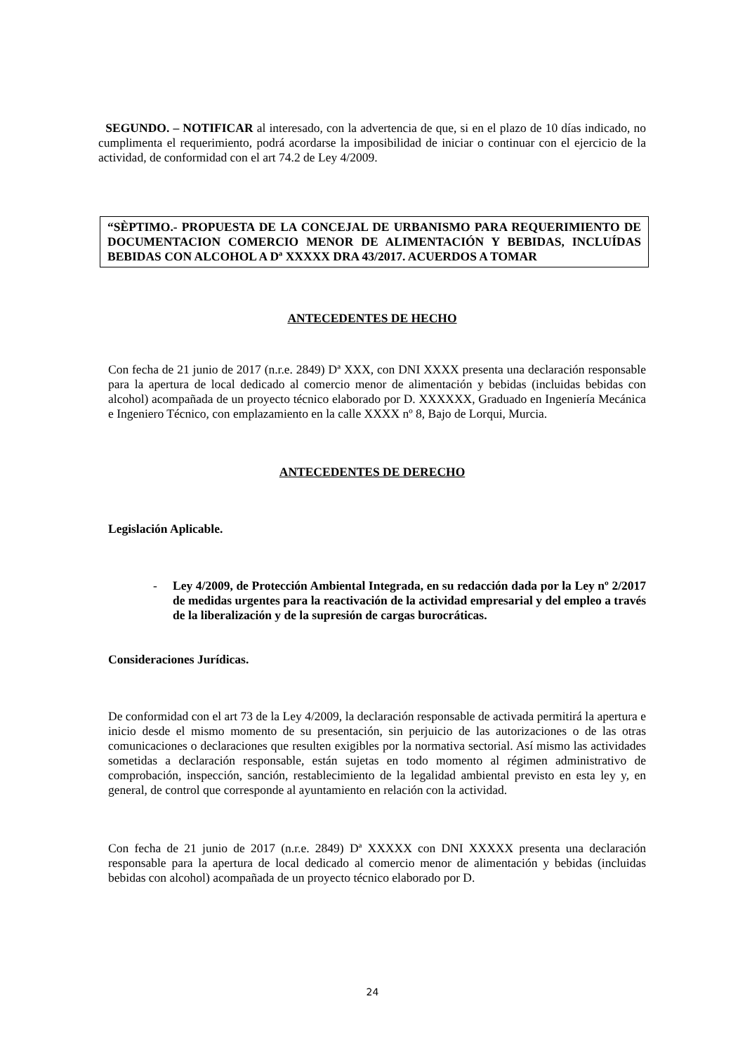SEGUNDO. – NOTIFICAR al interesado, con la advertencia de que, si en el plazo de 10 días indicado, no cumplimenta el requerimiento, podrá acordarse la imposibilidad de iniciar o continuar con el ejercicio de la actividad, de conformidad con el art 74.2 de Ley 4/2009.
“SÈPTIMO.- PROPUESTA DE LA CONCEJAL DE URBANISMO PARA REQUERIMIENTO DE DOCUMENTACION COMERCIO MENOR DE ALIMENTACIÓN Y BEBIDAS, INCLUÍDAS BEBIDAS CON ALCOHOL A Dª XXXXX DRA 43/2017. ACUERDOS A TOMAR
ANTECEDENTES DE HECHO
Con fecha de 21 junio de 2017 (n.r.e. 2849) Dª XXX, con DNI XXXX presenta una declaración responsable para la apertura de local dedicado al comercio menor de alimentación y bebidas (incluidas bebidas con alcohol) acompañada de un proyecto técnico elaborado por D. XXXXXX, Graduado en Ingeniería Mecánica e Ingeniero Técnico, con emplazamiento en la calle XXXX nº 8, Bajo de Lorqui, Murcia.
ANTECEDENTES DE DERECHO
Legislación Aplicable.
- Ley 4/2009, de Protección Ambiental Integrada, en su redacción dada por la Ley nº 2/2017 de medidas urgentes para la reactivación de la actividad empresarial y del empleo a través de la liberalización y de la supresión de cargas burocráticas.
Consideraciones Jurídicas.
De conformidad con el art 73 de la Ley 4/2009, la declaración responsable de activada permitirá la apertura e inicio desde el mismo momento de su presentación, sin perjuicio de las autorizaciones o de las otras comunicaciones o declaraciones que resulten exigibles por la normativa sectorial. Así mismo las actividades sometidas a declaración responsable, están sujetas en todo momento al régimen administrativo de comprobación, inspección, sanción, restablecimiento de la legalidad ambiental previsto en esta ley y, en general, de control que corresponde al ayuntamiento en relación con la actividad.
Con fecha de 21 junio de 2017 (n.r.e. 2849) Dª XXXXX con DNI XXXXX presenta una declaración responsable para la apertura de local dedicado al comercio menor de alimentación y bebidas (incluidas bebidas con alcohol) acompañada de un proyecto técnico elaborado por D.
24